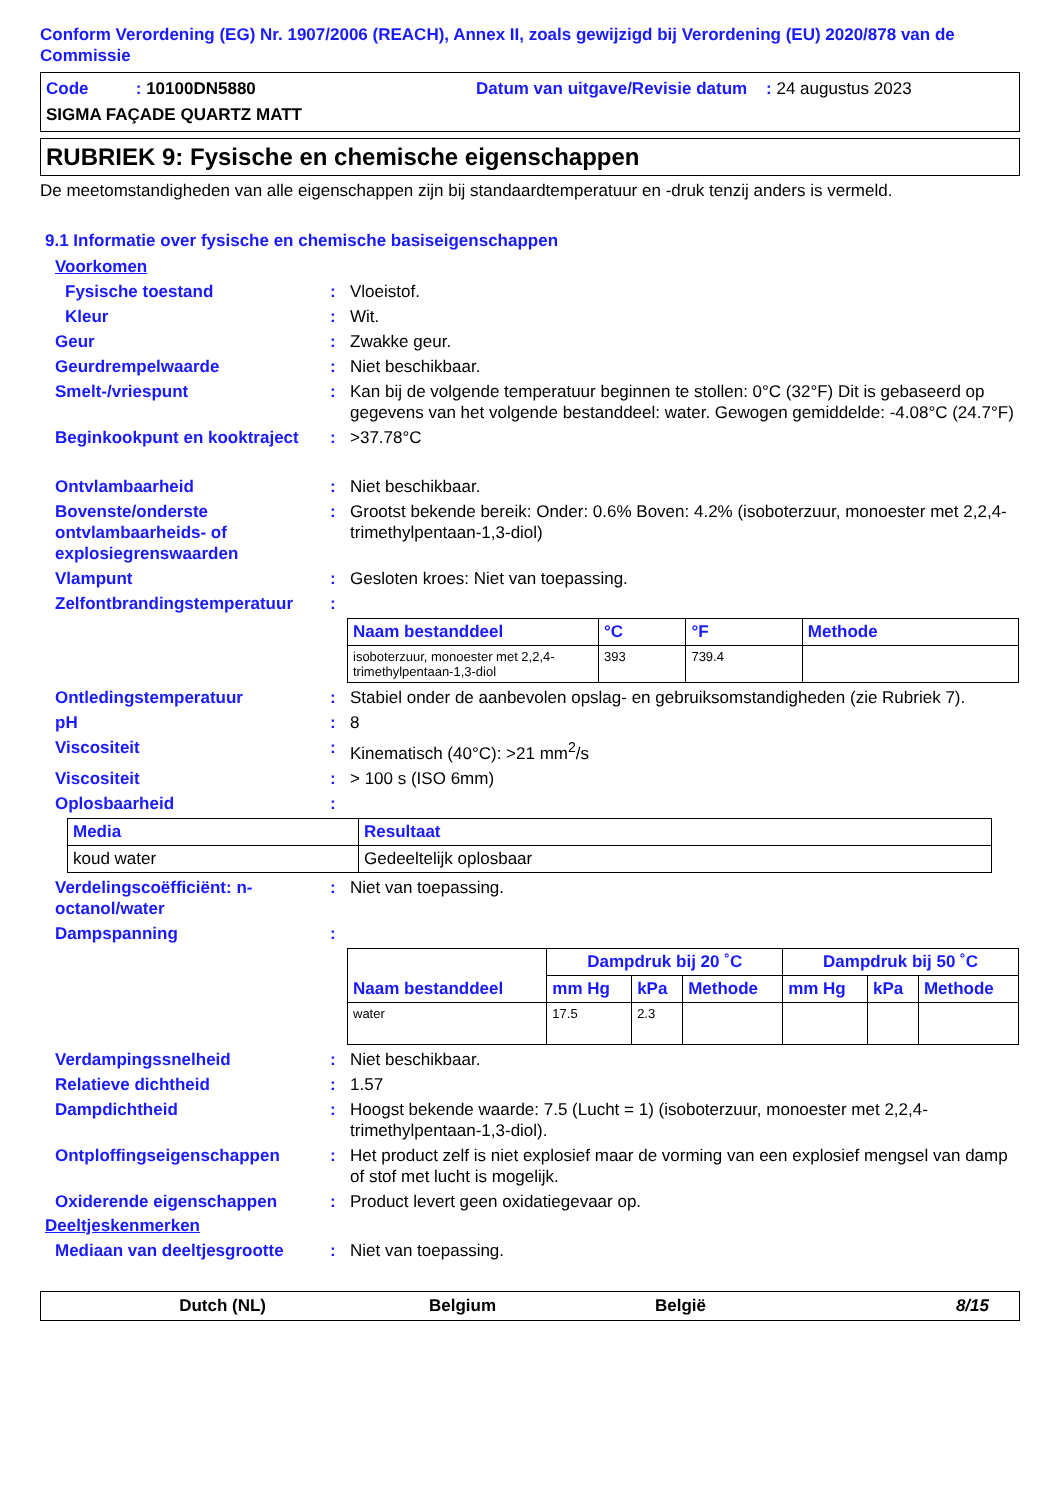Conform Verordening (EG) Nr. 1907/2006 (REACH), Annex II, zoals gewijzigd bij Verordening (EU) 2020/878 van de Commissie
Code : 10100DN5880 Datum van uitgave/Revisie datum : 24 augustus 2023
SIGMA FAÇADE QUARTZ MATT
RUBRIEK 9: Fysische en chemische eigenschappen
De meetomstandigheden van alle eigenschappen zijn bij standaardtemperatuur en -druk tenzij anders is vermeld.
9.1 Informatie over fysische en chemische basiseigenschappen
Voorkomen
Fysische toestand : Vloeistof.
Kleur : Wit.
Geur : Zwakke geur.
Geurdrempelwaarde : Niet beschikbaar.
Smelt-/vriespunt : Kan bij de volgende temperatuur beginnen te stollen: 0°C (32°F) Dit is gebaseerd op gegevens van het volgende bestanddeel: water. Gewogen gemiddelde: -4.08°C (24.7°F)
Beginkookpunt en kooktraject
: >37.78°C
Ontvlambaarheid : Niet beschikbaar.
Bovenste/onderste ontvlambaarheids- of explosiegrenswaarden
: Grootst bekende bereik: Onder: 0.6% Boven: 4.2% (isoboterzuur, monoester met 2,2,4-trimethylpentaan-1,3-diol)
Vlampunt : Gesloten kroes: Niet van toepassing.
Zelfontbrandingstemperatuur
:
| Naam bestanddeel | °C | °F | Methode |
| --- | --- | --- | --- |
| isoboterzuur, monoester met 2,2,4-trimethylpentaan-1,3-diol | 393 | 739.4 | |
Ontledingstemperatuur : Stabiel onder de aanbevolen opslag- en gebruiksomstandigheden (zie Rubriek 7).
pH : 8
Viscositeit : Kinematisch (40°C): >21 mm<sup>2</sup>/s
Viscositeit : > 100 s (ISO 6mm)
Oplosbaarheid :
| Media | Resultaat |
| --- | --- |
| koud water | Gedeeltelijk oplosbaar |
Verdelingscoëfficiënt: n-octanol/water
: Niet van toepassing.
Dampspanning :
| Naam bestanddeel | Dampdruk bij 20 ˚C | | | Dampdruk bij 50 ˚C | | |
| --- | --- | --- | --- | --- | --- | --- |
| | mm Hg | kPa | Methode | mm Hg | kPa | Methode |
| water | 17.5 | 2.3 | | | | |
Verdampingssnelheid : Niet beschikbaar.
Relatieve dichtheid : 1.57
Dampdichtheid : Hoogst bekende waarde: 7.5 (Lucht = 1) (isoboterzuur, monoester met 2,2,4-trimethylpentaan-1,3-diol).
Ontploffingseigenschappen : Het product zelf is niet explosief maar de vorming van een explosief mengsel van damp of stof met lucht is mogelijk.
Oxiderende eigenschappen : Product levert geen oxidatiegevaar op.
Deeltjeskenmerken
Mediaan van deeltjesgrootte
: Niet van toepassing.
Dutch (NL) Belgium België 8/15